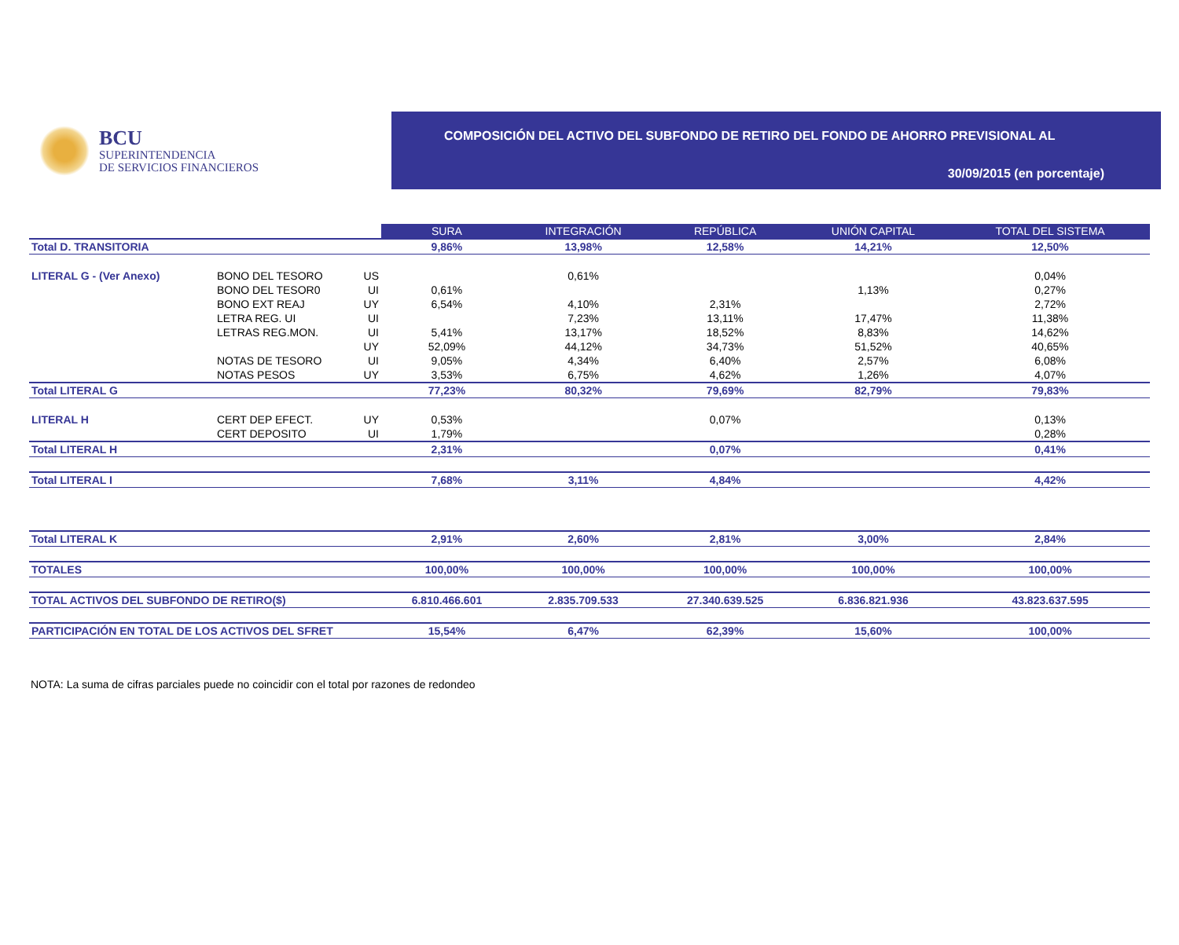BCU
SUPERINTENDENCIA
DE SERVICIOS FINANCIEROS
COMPOSICIÓN DEL ACTIVO DEL SUBFONDO DE RETIRO DEL FONDO DE AHORRO PREVISIONAL AL
30/09/2015 (en porcentaje)
| | | | SURA | INTEGRACIÓN | REPÚBLICA | UNIÓN CAPITAL | TOTAL DEL SISTEMA |
| Total D. TRANSITORIA | | | 9,86% | 13,98% | 12,58% | 14,21% | 12,50% |
| LITERAL G - (Ver Anexo) | BONO DEL TESORO | US | | 0,61% | | | 0,04% |
| | BONO DEL TESOR0 | UI | 0,61% | | | 1,13% | 0,27% |
| | BONO EXT REAJ | UY | 6,54% | 4,10% | 2,31% | | 2,72% |
| | LETRA REG. UI | UI | | 7,23% | 13,11% | 17,47% | 11,38% |
| | LETRAS REG.MON. | UI | 5,41% | 13,17% | 18,52% | 8,83% | 14,62% |
| | | UY | 52,09% | 44,12% | 34,73% | 51,52% | 40,65% |
| | NOTAS DE TESORO | UI | 9,05% | 4,34% | 6,40% | 2,57% | 6,08% |
| | NOTAS PESOS | UY | 3,53% | 6,75% | 4,62% | 1,26% | 4,07% |
| Total LITERAL G | | | 77,23% | 80,32% | 79,69% | 82,79% | 79,83% |
| LITERAL H | CERT DEP EFECT. | UY | 0,53% | | 0,07% | | 0,13% |
| | CERT DEPOSITO | UI | 1,79% | | | | 0,28% |
| Total LITERAL H | | | 2,31% | | 0,07% | | 0,41% |
| Total LITERAL I | | | 7,68% | 3,11% | 4,84% | | 4,42% |
| Total LITERAL K | | | 2,91% | 2,60% | 2,81% | 3,00% | 2,84% |
| TOTALES | | | 100,00% | 100,00% | 100,00% | 100,00% | 100,00% |
| TOTAL ACTIVOS DEL SUBFONDO DE RETIRO($) | | | 6.810.466.601 | 2.835.709.533 | 27.340.639.525 | 6.836.821.936 | 43.823.637.595 |
| PARTICIPACIÓN EN TOTAL DE LOS ACTIVOS DEL SFRET | | | 15,54% | 6,47% | 62,39% | 15,60% | 100,00% |
NOTA: La suma de cifras parciales puede no coincidir con el total por razones de redondeo